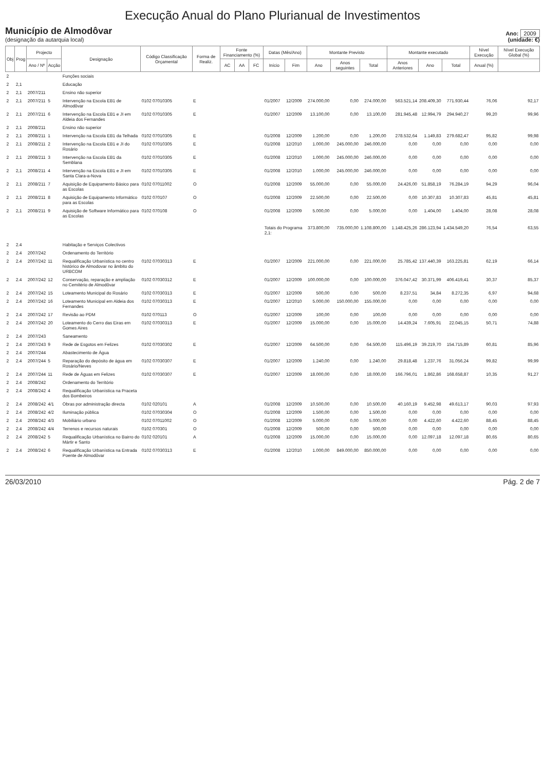Execução Anual do Plano Plurianual de Investimentos
Município de Almodôvar
(designação da autarquia local)
Ano: 2009
(unidade: €)
| Obj | Prog | Projecto | | Designação | Código Classificação Orçamental | Forma de Realiz. | Fonte Financiamento (%) | | | Datas (Mês/Ano) | | Montante Previsto | | | Montante executado | | | Nível Execução | Nível Execução Global (%) |
| --- | --- | --- | --- | --- | --- | --- | --- | --- | --- | --- | --- | --- | --- | --- | --- | --- | --- | --- | --- |
| | | Ano / Nº | Acção | | | | AC | AA | FC | Início | Fim | Ano | Anos seguintes | Total | Anos Anteriores | Ano | Total | Anual (%) | |
| 2 | | | | Funções sociais | | | | | | | | | | | | | | | |
| 2 | 2,1 | | | Educação | | | | | | | | | | | | | | | |
| 2 | 2,1 | 2007/211 | | Ensino não superior | | | | | | | | | | | | | | | |
| 2 | 2,1 | 2007/211 | 5 | Intervenção na Escola EB1 de Almodôvar | 0102 07010305 | E | | | | 01/2007 | 12/2009 | 274.000,00 | 0,00 | 274.000,00 | 563.521,14 | 208.409,30 | 771.930,44 | 76,06 | 92,17 |
| 2 | 2,1 | 2007/211 | 6 | Intervenção na Escola EB1 e JI em Aldeia dos Fernandes | 0102 07010305 | E | | | | 01/2007 | 12/2009 | 13.100,00 | 0,00 | 13.100,00 | 281.945,48 | 12.994,79 | 294.940,27 | 99,20 | 99,96 |
| 2 | 2,1 | 2008/211 | | Ensino não superior | | | | | | | | | | | | | | | |
| 2 | 2,1 | 2008/211 | 1 | Intervenção na Escola EB1 da Telhada | 0102 07010305 | E | | | | 01/2008 | 12/2009 | 1.200,00 | 0,00 | 1.200,00 | 278.532,64 | 1.149,83 | 279.682,47 | 95,82 | 99,98 |
| 2 | 2,1 | 2008/211 | 2 | Intervenção na Escola EB1 e JI do Rosário | 0102 07010305 | E | | | | 01/2008 | 12/2010 | 1.000,00 | 245.000,00 | 246.000,00 | 0,00 | 0,00 | 0,00 | 0,00 | 0,00 |
| 2 | 2,1 | 2008/211 | 3 | Intervenção na Escola EB1 da Semblana | 0102 07010305 | E | | | | 01/2008 | 12/2010 | 1.000,00 | 245.000,00 | 246.000,00 | 0,00 | 0,00 | 0,00 | 0,00 | 0,00 |
| 2 | 2,1 | 2008/211 | 4 | Intervenção na Escola EB1 e JI em Santa Clara-a-Nova | 0102 07010305 | E | | | | 01/2008 | 12/2010 | 1.000,00 | 245.000,00 | 246.000,00 | 0,00 | 0,00 | 0,00 | 0,00 | 0,00 |
| 2 | 2,1 | 2008/211 | 7 | Aquisição de Equipamento Básico para as Escolas | 0102 07011002 | O | | | | 01/2008 | 12/2009 | 55.000,00 | 0,00 | 55.000,00 | 24.426,00 | 51.858,19 | 76.284,19 | 94,29 | 96,04 |
| 2 | 2,1 | 2008/211 | 8 | Aquisição de Equipamento Informático para as Escolas | 0102 070107 | O | | | | 01/2008 | 12/2009 | 22.500,00 | 0,00 | 22.500,00 | 0,00 | 10.307,83 | 10.307,83 | 45,81 | 45,81 |
| 2 | 2,1 | 2008/211 | 9 | Aquisição de Software Informático para as Escolas | 0102 070108 | O | | | | 01/2008 | 12/2009 | 5.000,00 | 0,00 | 5.000,00 | 0,00 | 1.404,00 | 1.404,00 | 28,08 | 28,08 |
| | | | | | | | | | | Totais do Programa 2,1: | | 373.800,00 | 735.000,00 | 1.108.800,00 | 1.148.425,26 | 286.123,94 | 1.434.549,20 | 76,54 | 63,55 |
| 2 | 2.4 | | | Habitação e Serviços Colectivos | | | | | | | | | | | | | | | |
| 2 | 2.4 | 2007/242 | | Ordenamento do Território | | | | | | | | | | | | | | | |
| 2 | 2.4 | 2007/242 | 11 | Requalificação Urbanística no centro histórico de Almodovar no âmbito do URBCOM | 0102 07030313 | E | | | | 01/2007 | 12/2009 | 221.000,00 | 0,00 | 221.000,00 | 25.785,42 | 137.440,39 | 163.225,81 | 62,19 | 66,14 |
| 2 | 2.4 | 2007/242 | 12 | Conservação, reparação e ampliação no Cemitério de Almodôvar | 0102 07030312 | E | | | | 01/2007 | 12/2009 | 100.000,00 | 0,00 | 100.000,00 | 376.047,42 | 30.371,99 | 406.419,41 | 30,37 | 85,37 |
| 2 | 2.4 | 2007/242 | 15 | Loteamento Municipal do Rosário | 0102 07030313 | E | | | | 01/2007 | 12/2009 | 500,00 | 0,00 | 500,00 | 8.237,51 | 34,84 | 8.272,35 | 6,97 | 94,68 |
| 2 | 2.4 | 2007/242 | 16 | Loteamento Municipal em Aldeia dos Fernandes | 0102 07030313 | E | | | | 01/2007 | 12/2010 | 5.000,00 | 150.000,00 | 155.000,00 | 0,00 | 0,00 | 0,00 | 0,00 | 0,00 |
| 2 | 2.4 | 2007/242 | 17 | Revisão ao PDM | 0102 070113 | O | | | | 01/2007 | 12/2009 | 100,00 | 0,00 | 100,00 | 0,00 | 0,00 | 0,00 | 0,00 | 0,00 |
| 2 | 2.4 | 2007/242 | 20 | Loteamento do Cerro das Eiras em Gomes Aires | 0102 07030313 | E | | | | 01/2007 | 12/2009 | 15.000,00 | 0,00 | 15.000,00 | 14.439,24 | 7.605,91 | 22.045,15 | 50,71 | 74,88 |
| 2 | 2.4 | 2007/243 | | Saneamento | | | | | | | | | | | | | | | |
| 2 | 2.4 | 2007/243 | 9 | Rede de Esgotos em Felizes | 0102 07030302 | E | | | | 01/2007 | 12/2009 | 64.500,00 | 0,00 | 64.500,00 | 115.496,19 | 39.219,70 | 154.715,89 | 60,81 | 85,96 |
| 2 | 2.4 | 2007/244 | | Abastecimento de Água | | | | | | | | | | | | | | | |
| 2 | 2.4 | 2007/244 | 5 | Reparação do depósito de água em Rosário/Neves | 0102 07030307 | E | | | | 01/2007 | 12/2009 | 1.240,00 | 0,00 | 1.240,00 | 29.818,48 | 1.237,76 | 31.056,24 | 99,82 | 99,99 |
| 2 | 2.4 | 2007/244 | 11 | Rede de Águas em Felizes | 0102 07030307 | E | | | | 01/2007 | 12/2009 | 18.000,00 | 0,00 | 18.000,00 | 166.796,01 | 1.862,86 | 168.658,87 | 10,35 | 91,27 |
| 2 | 2.4 | 2008/242 | | Ordenamento do Território | | | | | | | | | | | | | | | |
| 2 | 2.4 | 2008/242 | 4 | Requalificação Urbanística na Praceta dos Bombeiros | | | | | | | | | | | | | | | |
| 2 | 2.4 | 2008/242 | 4/1 | Obras por administração directa | 0102 020101 | A | | | | 01/2008 | 12/2009 | 10.500,00 | 0,00 | 10.500,00 | 40.160,19 | 9.452,98 | 49.613,17 | 90,03 | 97,93 |
| 2 | 2.4 | 2008/242 | 4/2 | Iluminação pública | 0102 07030304 | O | | | | 01/2008 | 12/2009 | 1.500,00 | 0,00 | 1.500,00 | 0,00 | 0,00 | 0,00 | 0,00 | 0,00 |
| 2 | 2.4 | 2008/242 | 4/3 | Mobiliário urbano | 0102 07011002 | O | | | | 01/2008 | 12/2009 | 5.000,00 | 0,00 | 5.000,00 | 0,00 | 4.422,60 | 4.422,60 | 88,45 | 88,45 |
| 2 | 2.4 | 2008/242 | 4/4 | Terrenos e recursos naturais | 0102 070301 | O | | | | 01/2008 | 12/2009 | 500,00 | 0,00 | 500,00 | 0,00 | 0,00 | 0,00 | 0,00 | 0,00 |
| 2 | 2.4 | 2008/242 | 5 | Requalificação Urbanística no Bairro do Mártir e Santo | 0102 020101 | A | | | | 01/2008 | 12/2009 | 15.000,00 | 0,00 | 15.000,00 | 0,00 | 12.097,18 | 12.097,18 | 80,65 | 80,65 |
| 2 | 2.4 | 2008/242 | 6 | Requalificação Urbanística na Entrada Poente de Almodôvar | 0102 07030313 | E | | | | 01/2008 | 12/2010 | 1.000,00 | 849.000,00 | 850.000,00 | 0,00 | 0,00 | 0,00 | 0,00 | 0,00 |
26/03/2010 Pág. 2 de 7